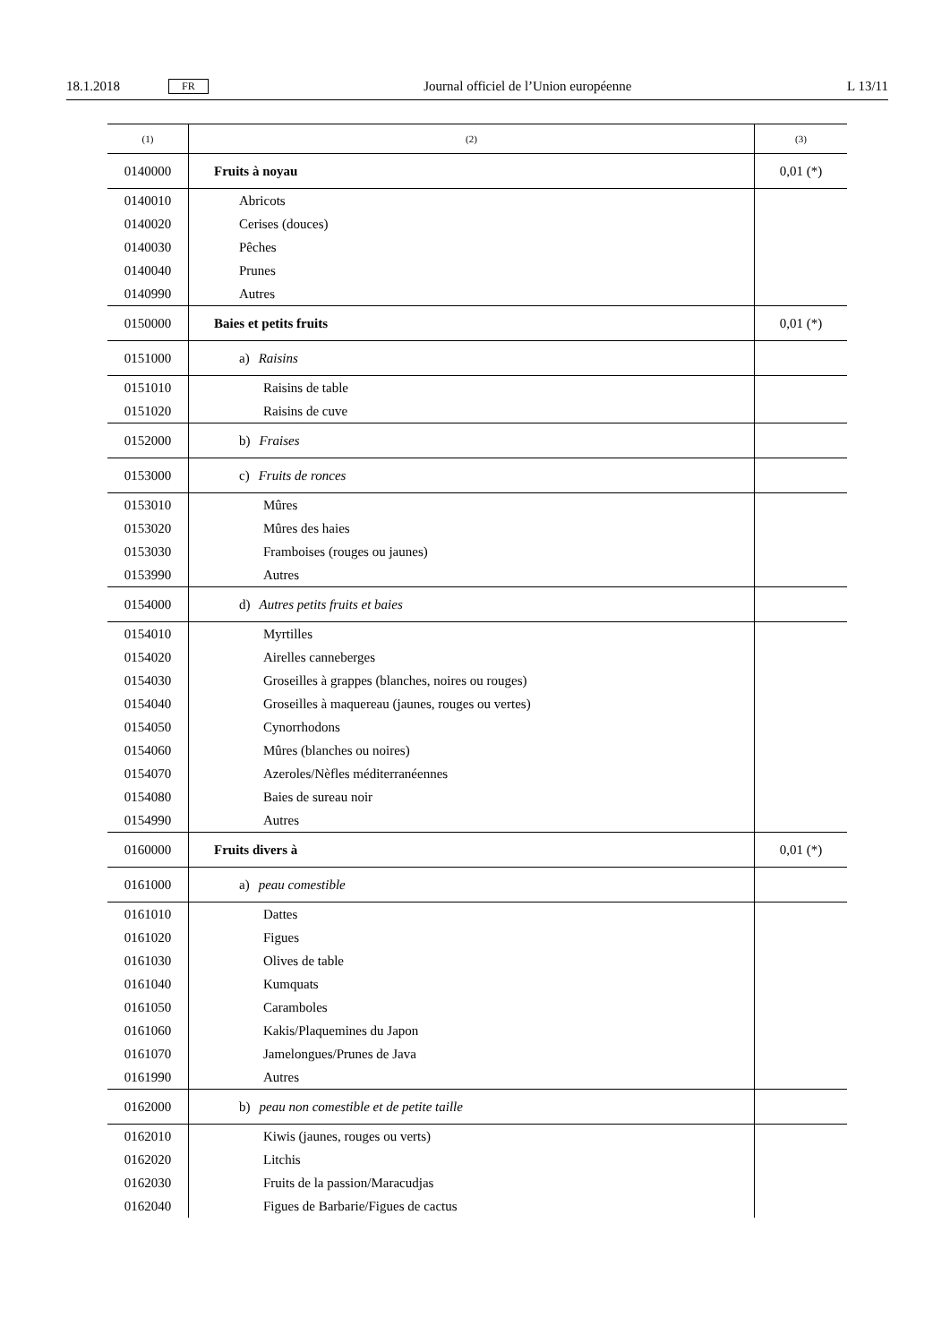18.1.2018 FR Journal officiel de l’Union européenne L 13/11
| (1) | (2) | (3) |
| --- | --- | --- |
| 0140000 | Fruits à noyau | 0,01 (*) |
| 0140010 | Abricots | |
| 0140020 | Cerises (douces) | |
| 0140030 | Pêches | |
| 0140040 | Prunes | |
| 0140990 | Autres | |
| 0150000 | Baies et petits fruits | 0,01 (*) |
| 0151000 | a) Raisins | |
| 0151010 | Raisins de table | |
| 0151020 | Raisins de cuve | |
| 0152000 | b) Fraises | |
| 0153000 | c) Fruits de ronces | |
| 0153010 | Mûres | |
| 0153020 | Mûres des haies | |
| 0153030 | Framboises (rouges ou jaunes) | |
| 0153990 | Autres | |
| 0154000 | d) Autres petits fruits et baies | |
| 0154010 | Myrtilles | |
| 0154020 | Airelles canneberges | |
| 0154030 | Groseilles à grappes (blanches, noires ou rouges) | |
| 0154040 | Groseilles à maquereau (jaunes, rouges ou vertes) | |
| 0154050 | Cynorrhodons | |
| 0154060 | Mûres (blanches ou noires) | |
| 0154070 | Azeroles/Nèfles méditerranéennes | |
| 0154080 | Baies de sureau noir | |
| 0154990 | Autres | |
| 0160000 | Fruits divers à | 0,01 (*) |
| 0161000 | a) peau comestible | |
| 0161010 | Dattes | |
| 0161020 | Figues | |
| 0161030 | Olives de table | |
| 0161040 | Kumquats | |
| 0161050 | Caramboles | |
| 0161060 | Kakis/Plaquemines du Japon | |
| 0161070 | Jamelongues/Prunes de Java | |
| 0161990 | Autres | |
| 0162000 | b) peau non comestible et de petite taille | |
| 0162010 | Kiwis (jaunes, rouges ou verts) | |
| 0162020 | Litchis | |
| 0162030 | Fruits de la passion/Maracudjas | |
| 0162040 | Figues de Barbarie/Figues de cactus | |